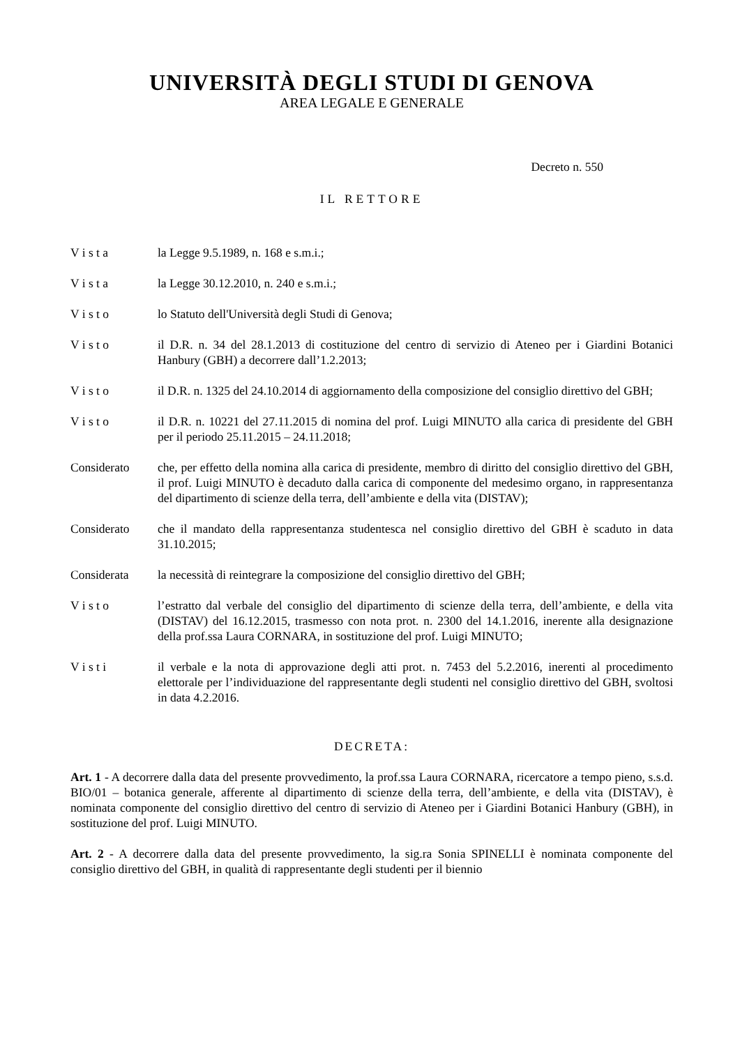UNIVERSITÀ DEGLI STUDI DI GENOVA
AREA LEGALE E GENERALE
Decreto n. 550
IL RETTORE
V i s t a la Legge 9.5.1989, n. 168 e s.m.i.;
V i s t a la Legge 30.12.2010, n. 240 e s.m.i.;
V i s t o lo Statuto dell'Università degli Studi di Genova;
V i s t o il D.R. n. 34 del 28.1.2013 di costituzione del centro di servizio di Ateneo per i Giardini Botanici Hanbury (GBH) a decorrere dall’1.2.2013;
V i s t o il D.R. n. 1325 del 24.10.2014 di aggiornamento della composizione del consiglio direttivo del GBH;
V i s t o il D.R. n. 10221 del 27.11.2015 di nomina del prof. Luigi MINUTO alla carica di presidente del GBH per il periodo 25.11.2015 – 24.11.2018;
Considerato che, per effetto della nomina alla carica di presidente, membro di diritto del consiglio direttivo del GBH, il prof. Luigi MINUTO è decaduto dalla carica di componente del medesimo organo, in rappresentanza del dipartimento di scienze della terra, dell’ambiente e della vita (DISTAV);
Considerato che il mandato della rappresentanza studentesca nel consiglio direttivo del GBH è scaduto in data 31.10.2015;
Considerata la necessità di reintegrare la composizione del consiglio direttivo del GBH;
V i s t o l’estratto dal verbale del consiglio del dipartimento di scienze della terra, dell’ambiente, e della vita (DISTAV) del 16.12.2015, trasmesso con nota prot. n. 2300 del 14.1.2016, inerente alla designazione della prof.ssa Laura CORNARA, in sostituzione del prof. Luigi MINUTO;
V i s t i il verbale e la nota di approvazione degli atti prot. n. 7453 del 5.2.2016, inerenti al procedimento elettorale per l’individuazione del rappresentante degli studenti nel consiglio direttivo del GBH, svoltosi in data 4.2.2016.
DECRETA:
Art. 1 - A decorrere dalla data del presente provvedimento, la prof.ssa Laura CORNARA, ricercatore a tempo pieno, s.s.d. BIO/01 – botanica generale, afferente al dipartimento di scienze della terra, dell’ambiente, e della vita (DISTAV), è nominata componente del consiglio direttivo del centro di servizio di Ateneo per i Giardini Botanici Hanbury (GBH), in sostituzione del prof. Luigi MINUTO.
Art. 2 - A decorrere dalla data del presente provvedimento, la sig.ra Sonia SPINELLI è nominata componente del consiglio direttivo del GBH, in qualità di rappresentante degli studenti per il biennio